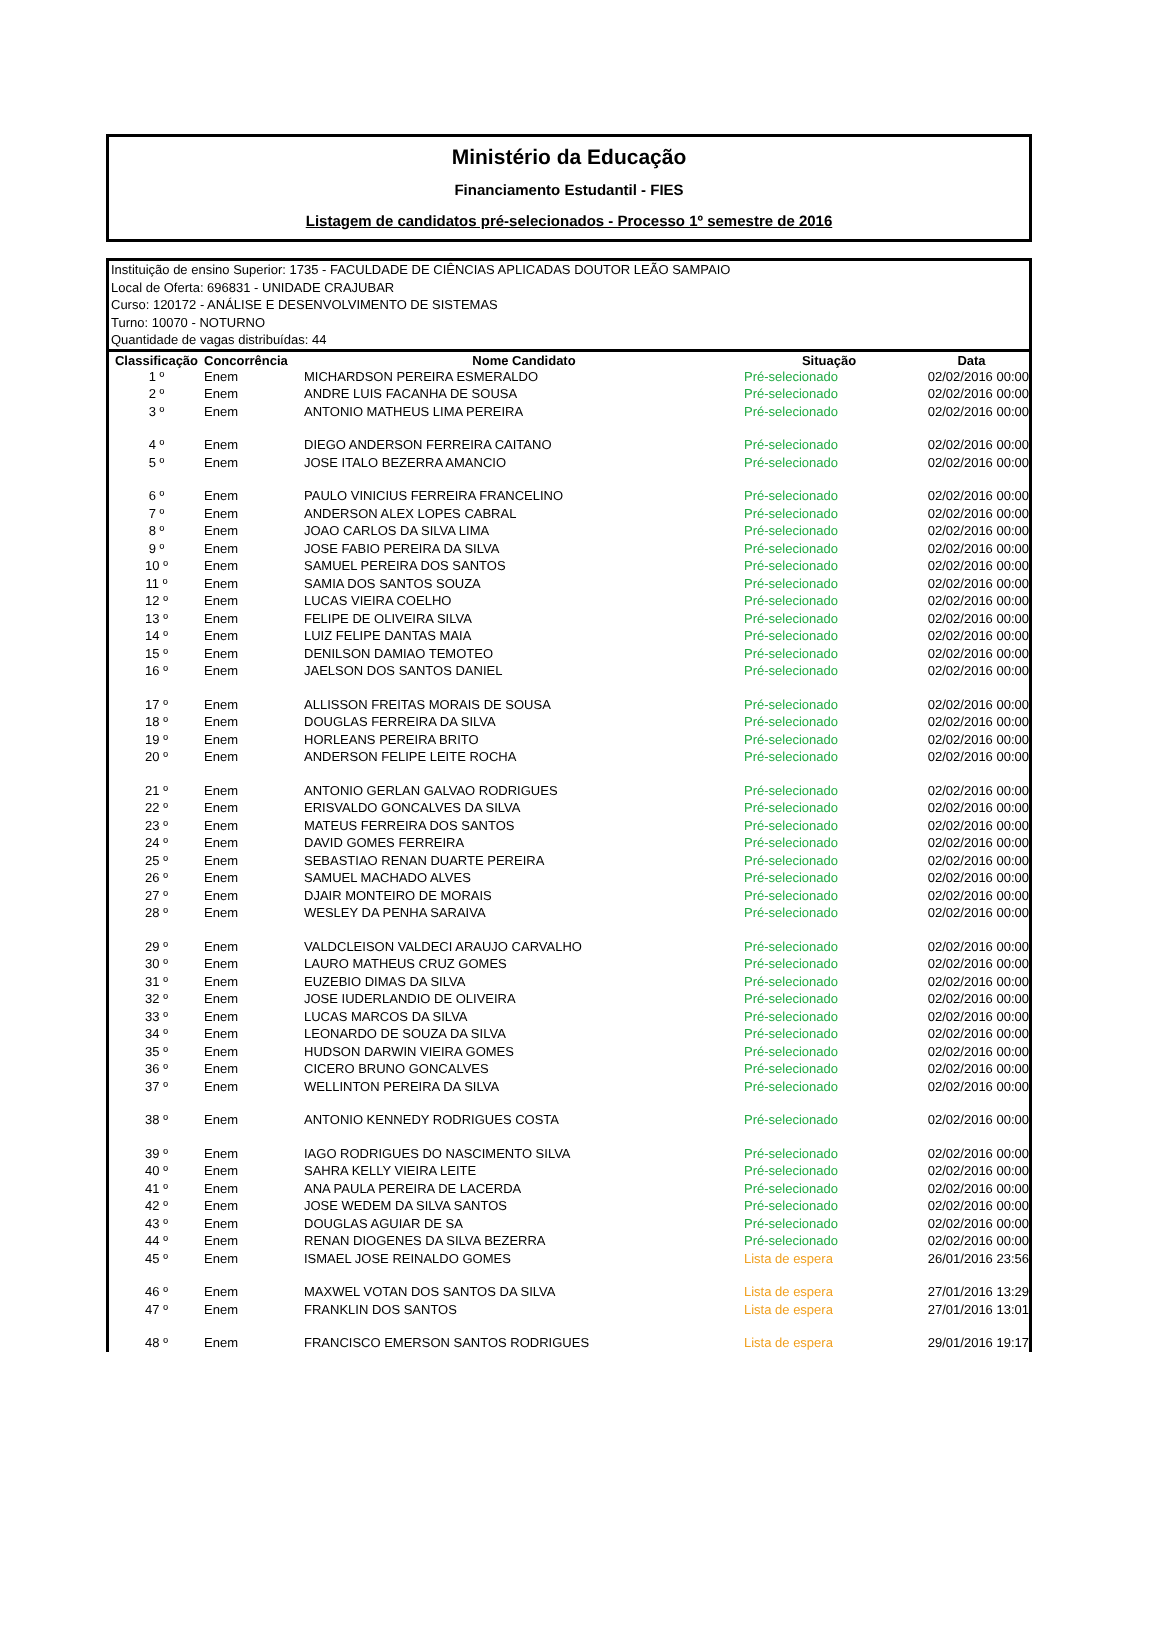Ministério da Educação
Financiamento Estudantil - FIES
Listagem de candidatos pré-selecionados - Processo 1º semestre de 2016
Instituição de ensino Superior: 1735 - FACULDADE DE CIÊNCIAS APLICADAS DOUTOR LEÃO SAMPAIO
Local de Oferta: 696831 - UNIDADE CRAJUBAR
Curso: 120172 - ANÁLISE E DESENVOLVIMENTO DE SISTEMAS
Turno: 10070 - NOTURNO
Quantidade de vagas distribuídas: 44
| Classificação | Concorrência | Nome Candidato | Situação | Data |
| --- | --- | --- | --- | --- |
| 1 º | Enem | MICHARDSON PEREIRA ESMERALDO | Pré-selecionado | 02/02/2016 00:00 |
| 2 º | Enem | ANDRE LUIS FACANHA DE SOUSA | Pré-selecionado | 02/02/2016 00:00 |
| 3 º | Enem | ANTONIO MATHEUS LIMA PEREIRA | Pré-selecionado | 02/02/2016 00:00 |
| 4 º | Enem | DIEGO ANDERSON FERREIRA CAITANO | Pré-selecionado | 02/02/2016 00:00 |
| 5 º | Enem | JOSE ITALO BEZERRA AMANCIO | Pré-selecionado | 02/02/2016 00:00 |
| 6 º | Enem | PAULO VINICIUS FERREIRA FRANCELINO | Pré-selecionado | 02/02/2016 00:00 |
| 7 º | Enem | ANDERSON ALEX LOPES CABRAL | Pré-selecionado | 02/02/2016 00:00 |
| 8 º | Enem | JOAO CARLOS DA SILVA LIMA | Pré-selecionado | 02/02/2016 00:00 |
| 9 º | Enem | JOSE FABIO PEREIRA DA SILVA | Pré-selecionado | 02/02/2016 00:00 |
| 10 º | Enem | SAMUEL PEREIRA DOS SANTOS | Pré-selecionado | 02/02/2016 00:00 |
| 11 º | Enem | SAMIA DOS SANTOS SOUZA | Pré-selecionado | 02/02/2016 00:00 |
| 12 º | Enem | LUCAS VIEIRA COELHO | Pré-selecionado | 02/02/2016 00:00 |
| 13 º | Enem | FELIPE DE OLIVEIRA SILVA | Pré-selecionado | 02/02/2016 00:00 |
| 14 º | Enem | LUIZ FELIPE DANTAS MAIA | Pré-selecionado | 02/02/2016 00:00 |
| 15 º | Enem | DENILSON DAMIAO TEMOTEO | Pré-selecionado | 02/02/2016 00:00 |
| 16 º | Enem | JAELSON DOS SANTOS DANIEL | Pré-selecionado | 02/02/2016 00:00 |
| 17 º | Enem | ALLISSON FREITAS MORAIS DE SOUSA | Pré-selecionado | 02/02/2016 00:00 |
| 18 º | Enem | DOUGLAS FERREIRA DA SILVA | Pré-selecionado | 02/02/2016 00:00 |
| 19 º | Enem | HORLEANS PEREIRA BRITO | Pré-selecionado | 02/02/2016 00:00 |
| 20 º | Enem | ANDERSON FELIPE LEITE ROCHA | Pré-selecionado | 02/02/2016 00:00 |
| 21 º | Enem | ANTONIO GERLAN GALVAO RODRIGUES | Pré-selecionado | 02/02/2016 00:00 |
| 22 º | Enem | ERISVALDO GONCALVES DA SILVA | Pré-selecionado | 02/02/2016 00:00 |
| 23 º | Enem | MATEUS FERREIRA DOS SANTOS | Pré-selecionado | 02/02/2016 00:00 |
| 24 º | Enem | DAVID GOMES FERREIRA | Pré-selecionado | 02/02/2016 00:00 |
| 25 º | Enem | SEBASTIAO RENAN DUARTE PEREIRA | Pré-selecionado | 02/02/2016 00:00 |
| 26 º | Enem | SAMUEL MACHADO ALVES | Pré-selecionado | 02/02/2016 00:00 |
| 27 º | Enem | DJAIR MONTEIRO DE MORAIS | Pré-selecionado | 02/02/2016 00:00 |
| 28 º | Enem | WESLEY DA PENHA SARAIVA | Pré-selecionado | 02/02/2016 00:00 |
| 29 º | Enem | VALDCLEISON VALDECI ARAUJO CARVALHO | Pré-selecionado | 02/02/2016 00:00 |
| 30 º | Enem | LAURO MATHEUS CRUZ GOMES | Pré-selecionado | 02/02/2016 00:00 |
| 31 º | Enem | EUZEBIO DIMAS DA SILVA | Pré-selecionado | 02/02/2016 00:00 |
| 32 º | Enem | JOSE IUDERLANDIO DE OLIVEIRA | Pré-selecionado | 02/02/2016 00:00 |
| 33 º | Enem | LUCAS MARCOS DA SILVA | Pré-selecionado | 02/02/2016 00:00 |
| 34 º | Enem | LEONARDO DE SOUZA DA SILVA | Pré-selecionado | 02/02/2016 00:00 |
| 35 º | Enem | HUDSON DARWIN VIEIRA GOMES | Pré-selecionado | 02/02/2016 00:00 |
| 36 º | Enem | CICERO BRUNO GONCALVES | Pré-selecionado | 02/02/2016 00:00 |
| 37 º | Enem | WELLINTON PEREIRA DA SILVA | Pré-selecionado | 02/02/2016 00:00 |
| 38 º | Enem | ANTONIO KENNEDY RODRIGUES COSTA | Pré-selecionado | 02/02/2016 00:00 |
| 39 º | Enem | IAGO RODRIGUES DO NASCIMENTO SILVA | Pré-selecionado | 02/02/2016 00:00 |
| 40 º | Enem | SAHRA KELLY VIEIRA LEITE | Pré-selecionado | 02/02/2016 00:00 |
| 41 º | Enem | ANA PAULA PEREIRA DE LACERDA | Pré-selecionado | 02/02/2016 00:00 |
| 42 º | Enem | JOSE WEDEM DA SILVA SANTOS | Pré-selecionado | 02/02/2016 00:00 |
| 43 º | Enem | DOUGLAS AGUIAR DE SA | Pré-selecionado | 02/02/2016 00:00 |
| 44 º | Enem | RENAN DIOGENES DA SILVA BEZERRA | Pré-selecionado | 02/02/2016 00:00 |
| 45 º | Enem | ISMAEL JOSE REINALDO GOMES | Lista de espera | 26/01/2016 23:56 |
| 46 º | Enem | MAXWEL VOTAN DOS SANTOS DA SILVA | Lista de espera | 27/01/2016 13:29 |
| 47 º | Enem | FRANKLIN DOS SANTOS | Lista de espera | 27/01/2016 13:01 |
| 48 º | Enem | FRANCISCO EMERSON SANTOS RODRIGUES | Lista de espera | 29/01/2016 19:17 |